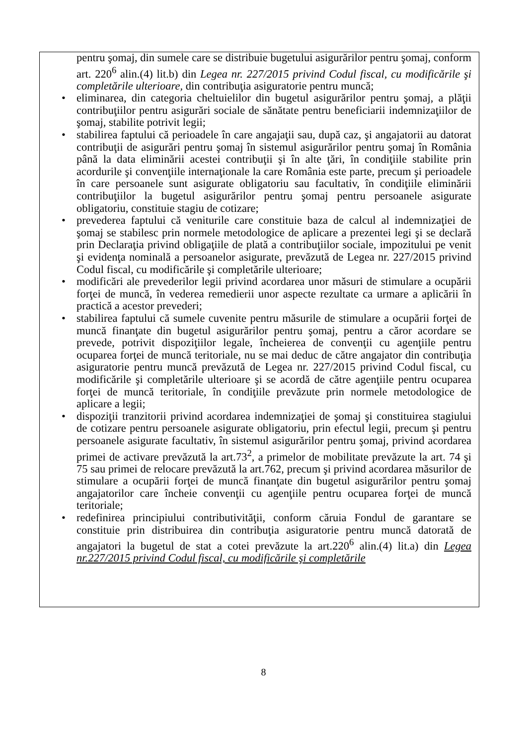pentru şomaj, din sumele care se distribuie bugetului asigurărilor pentru şomaj, conform art. 220<sup>6</sup> alin.(4) lit.b) din Legea nr. 227/2015 privind Codul fiscal, cu modificările şi completările ulterioare, din contribuţia asiguratorie pentru muncă;
• eliminarea, din categoria cheltuielilor din bugetul asigurărilor pentru şomaj, a plăţii contribuţiilor pentru asigurări sociale de sănătate pentru beneficiarii indemnizaţiilor de şomaj, stabilite potrivit legii;
• stabilirea faptului că perioadele în care angajaţii sau, după caz, şi angajatorii au datorat contribuţii de asigurări pentru şomaj în sistemul asigurărilor pentru şomaj în România până la data eliminării acestei contribuţii şi în alte ţări, în condiţiile stabilite prin acordurile şi convenţiile internaţionale la care România este parte, precum şi perioadele în care persoanele sunt asigurate obligatoriu sau facultativ, în condiţiile eliminării contribuţiilor la bugetul asigurărilor pentru şomaj pentru persoanele asigurate obligatoriu, constituie stagiu de cotizare;
• prevederea faptului că veniturile care constituie baza de calcul al indemnizaţiei de şomaj se stabilesc prin normele metodologice de aplicare a prezentei legi şi se declară prin Declaraţia privind obligaţiile de plată a contribuţiilor sociale, impozitului pe venit şi evidenţa nominală a persoanelor asigurate, prevăzută de Legea nr. 227/2015 privind Codul fiscal, cu modificările şi completările ulterioare;
• modificări ale prevederilor legii privind acordarea unor măsuri de stimulare a ocupării forţei de muncă, în vederea remedierii unor aspecte rezultate ca urmare a aplicării în practică a acestor prevederi;
• stabilirea faptului că sumele cuvenite pentru măsurile de stimulare a ocupării forţei de muncă finanţate din bugetul asigurărilor pentru şomaj, pentru a căror acordare se prevede, potrivit dispoziţiilor legale, încheierea de convenţii cu agenţiile pentru ocuparea forţei de muncă teritoriale, nu se mai deduc de către angajator din contribuţia asiguratorie pentru muncă prevăzută de Legea nr. 227/2015 privind Codul fiscal, cu modificările şi completările ulterioare şi se acordă de către agenţiile pentru ocuparea forţei de muncă teritoriale, în condiţiile prevăzute prin normele metodologice de aplicare a legii;
• dispoziţii tranzitorii privind acordarea indemnizaţiei de şomaj şi constituirea stagiului de cotizare pentru persoanele asigurate obligatoriu, prin efectul legii, precum şi pentru persoanele asigurate facultativ, în sistemul asigurărilor pentru şomaj, privind acordarea primei de activare prevăzută la art.73<sup>2</sup>, a primelor de mobilitate prevăzute la art. 74 şi 75 sau primei de relocare prevăzută la art.762, precum şi privind acordarea măsurilor de stimulare a ocupării forţei de muncă finanţate din bugetul asigurărilor pentru şomaj angajatorilor care încheie convenţii cu agenţiile pentru ocuparea forţei de muncă teritoriale;
• redefinirea principiului contributivităţii, conform căruia Fondul de garantare se constituie prin distribuirea din contribuţia asiguratorie pentru muncă datorată de angajatori la bugetul de stat a cotei prevăzute la art.220<sup>6</sup> alin.(4) lit.a) din Legea nr.227/2015 privind Codul fiscal, cu modificările şi completările
8